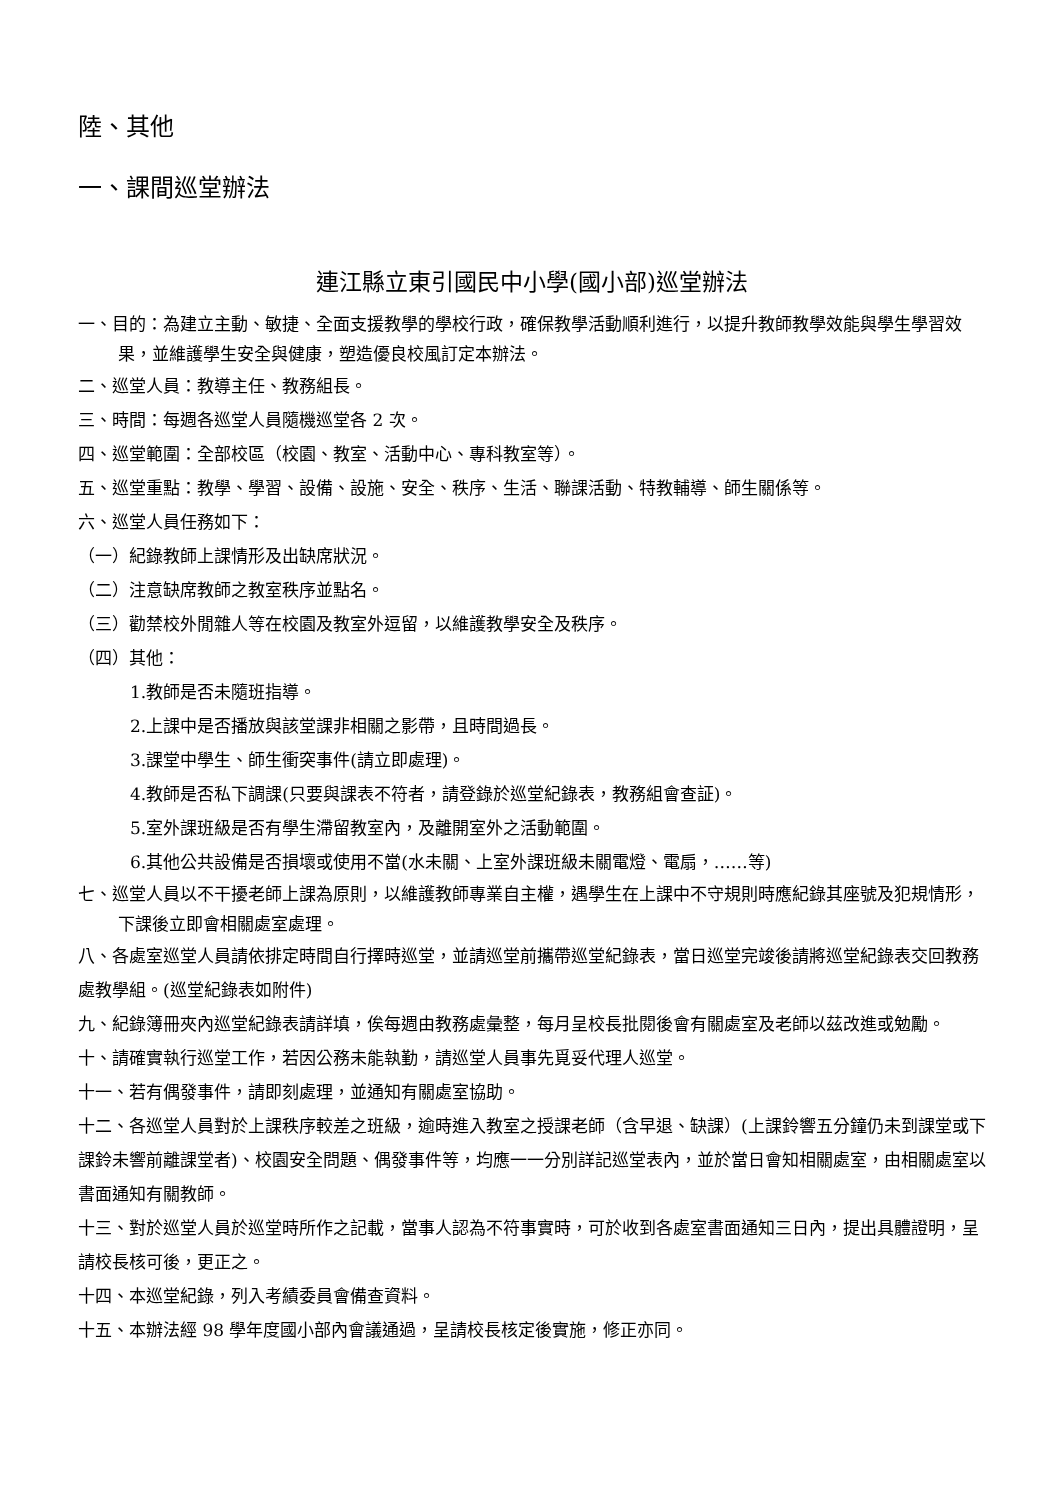陸、其他
一、課間巡堂辦法
連江縣立東引國民中小學(國小部)巡堂辦法
一、目的：為建立主動、敏捷、全面支援教學的學校行政，確保教學活動順利進行，以提升教師教學效能與學生學習效果，並維護學生安全與健康，塑造優良校風訂定本辦法。
二、巡堂人員：教導主任、教務組長。
三、時間：每週各巡堂人員隨機巡堂各 2 次。
四、巡堂範圍：全部校區（校園、教室、活動中心、專科教室等）。
五、巡堂重點：教學、學習、設備、設施、安全、秩序、生活、聯課活動、特教輔導、師生關係等。
六、巡堂人員任務如下：
（一）紀錄教師上課情形及出缺席狀況。
（二）注意缺席教師之教室秩序並點名。
（三）勸禁校外閒雜人等在校園及教室外逗留，以維護教學安全及秩序。
（四）其他：
1.教師是否未隨班指導。
2.上課中是否播放與該堂課非相關之影帶，且時間過長。
3.課堂中學生、師生衝突事件(請立即處理)。
4.教師是否私下調課(只要與課表不符者，請登錄於巡堂紀錄表，教務組會查証)。
5.室外課班級是否有學生滯留教室內，及離開室外之活動範圍。
6.其他公共設備是否損壞或使用不當(水未關、上室外課班級未關電燈、電扇，……等)
七、巡堂人員以不干擾老師上課為原則，以維護教師專業自主權，遇學生在上課中不守規則時應紀錄其座號及犯規情形，下課後立即會相關處室處理。
八、各處室巡堂人員請依排定時間自行擇時巡堂，並請巡堂前攜帶巡堂紀錄表，當日巡堂完竣後請將巡堂紀錄表交回教務處教學組。(巡堂紀錄表如附件)
九、紀錄簿冊夾內巡堂紀錄表請詳填，俟每週由教務處彙整，每月呈校長批閱後會有關處室及老師以茲改進或勉勵。
十、請確實執行巡堂工作，若因公務未能執勤，請巡堂人員事先覓妥代理人巡堂。
十一、若有偶發事件，請即刻處理，並通知有關處室協助。
十二、各巡堂人員對於上課秩序較差之班級，逾時進入教室之授課老師（含早退、缺課）(上課鈴響五分鐘仍未到課堂或下課鈴未響前離課堂者)、校園安全問題、偶發事件等，均應一一分別詳記巡堂表內，並於當日會知相關處室，由相關處室以書面通知有關教師。
十三、對於巡堂人員於巡堂時所作之記載，當事人認為不符事實時，可於收到各處室書面通知三日內，提出具體證明，呈請校長核可後，更正之。
十四、本巡堂紀錄，列入考績委員會備查資料。
十五、本辦法經 98 學年度國小部內會議通過，呈請校長核定後實施，修正亦同。